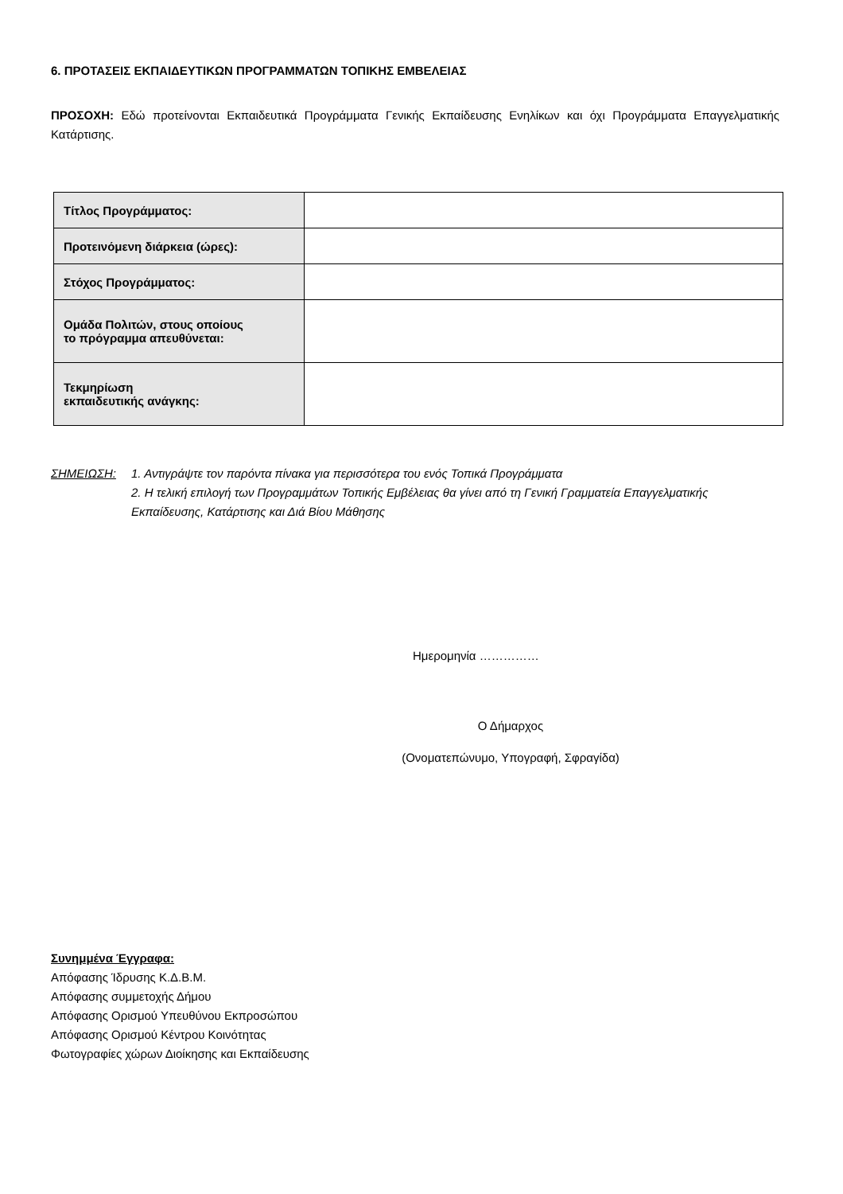6. ΠΡΟΤΑΣΕΙΣ ΕΚΠΑΙΔΕΥΤΙΚΩΝ ΠΡΟΓΡΑΜΜΑΤΩΝ ΤΟΠΙΚΗΣ ΕΜΒΕΛΕΙΑΣ
ΠΡΟΣΟΧΗ: Εδώ προτείνονται Εκπαιδευτικά Προγράμματα Γενικής Εκπαίδευσης Ενηλίκων και όχι Προγράμματα Επαγγελματικής Κατάρτισης.
| Τίτλος Προγράμματος: | |
| Προτεινόμενη διάρκεια (ώρες): | |
| Στόχος Προγράμματος: | |
| Ομάδα Πολιτών, στους οποίους το πρόγραμμα απευθύνεται: | |
| Τεκμηρίωση εκπαιδευτικής ανάγκης: | |
ΣΗΜΕΙΩΣΗ: 1. Αντιγράψτε τον παρόντα πίνακα για περισσότερα του ενός Τοπικά Προγράμματα
2. Η τελική επιλογή των Προγραμμάτων Τοπικής Εμβέλειας θα γίνει από τη Γενική Γραμματεία Επαγγελματικής Εκπαίδευσης, Κατάρτισης και Διά Βίου Μάθησης
Ημερομηνία ……………
Ο Δήμαρχος
(Ονοματεπώνυμο, Υπογραφή, Σφραγίδα)
Συνημμένα Έγγραφα:
Απόφασης Ίδρυσης Κ.Δ.Β.Μ.
Απόφασης συμμετοχής Δήμου
Απόφασης Ορισμού Υπευθύνου Εκπροσώπου
Απόφασης Ορισμού Κέντρου Κοινότητας
Φωτογραφίες χώρων Διοίκησης και Εκπαίδευσης